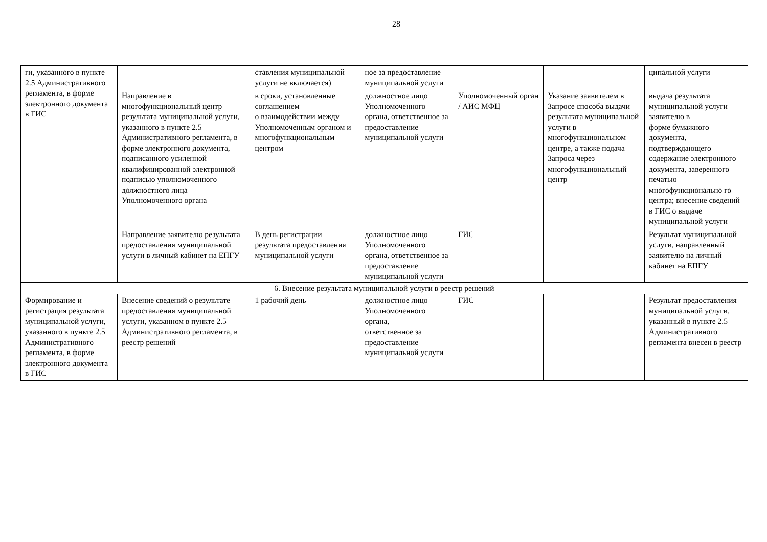28
| ги, указанного в пункте 2.5 Административного регламента, в форме электронного документа в ГИС | | ставления муниципальной услуги не включается) | ное за предоставление муниципальной услуги | | | ципальной услуги |
| | Направление в многофункциональный центр результата муниципальной услуги, указанного в пункте 2.5 Административного регламента, в форме электронного документа, подписанного усиленной квалифицированной электронной подписью уполномоченного должностного лица Уполномоченного органа | в сроки, установленные соглашением о взаимодействии между Уполномоченным органом и многофункциональным центром | должностное лицо Уполномоченного органа, ответственное за предоставление муниципальной услуги | Уполномоченный орган / АИС МФЦ | Указание заявителем в Запросе способа выдачи результата муниципальной услуги в многофункциональном центре, а также подача Запроса через многофункциональный центр | выдача результата муниципальной услуги заявителю в форме бумажного документа, подтверждающего содержание электронного документа, заверенного печатью многофункционально го центра; внесение сведений в ГИС о выдаче муниципальной услуги |
| | Направление заявителю результата предоставления муниципальной услуги в личный кабинет на ЕПГУ | В день регистрации результата предоставления муниципальной услуги | должностное лицо Уполномоченного органа, ответственное за предоставление муниципальной услуги | ГИС | | Результат муниципальной услуги, направленный заявителю на личный кабинет на ЕПГУ |
| 6. Внесение результата муниципальной услуги в реестр решений | | | | | | |
| Формирование и регистрация результата муниципальной услуги, указанного в пункте 2.5 Административного регламента, в форме электронного документа в ГИС | Внесение сведений о результате предоставления муниципальной услуги, указанном в пункте 2.5 Административного регламента, в реестр решений | 1 рабочий день | должностное лицо Уполномоченного органа, ответственное за предоставление муниципальной услуги | ГИС | | Результат предоставления муниципальной услуги, указанный в пункте 2.5 Административного регламента внесен в реестр |